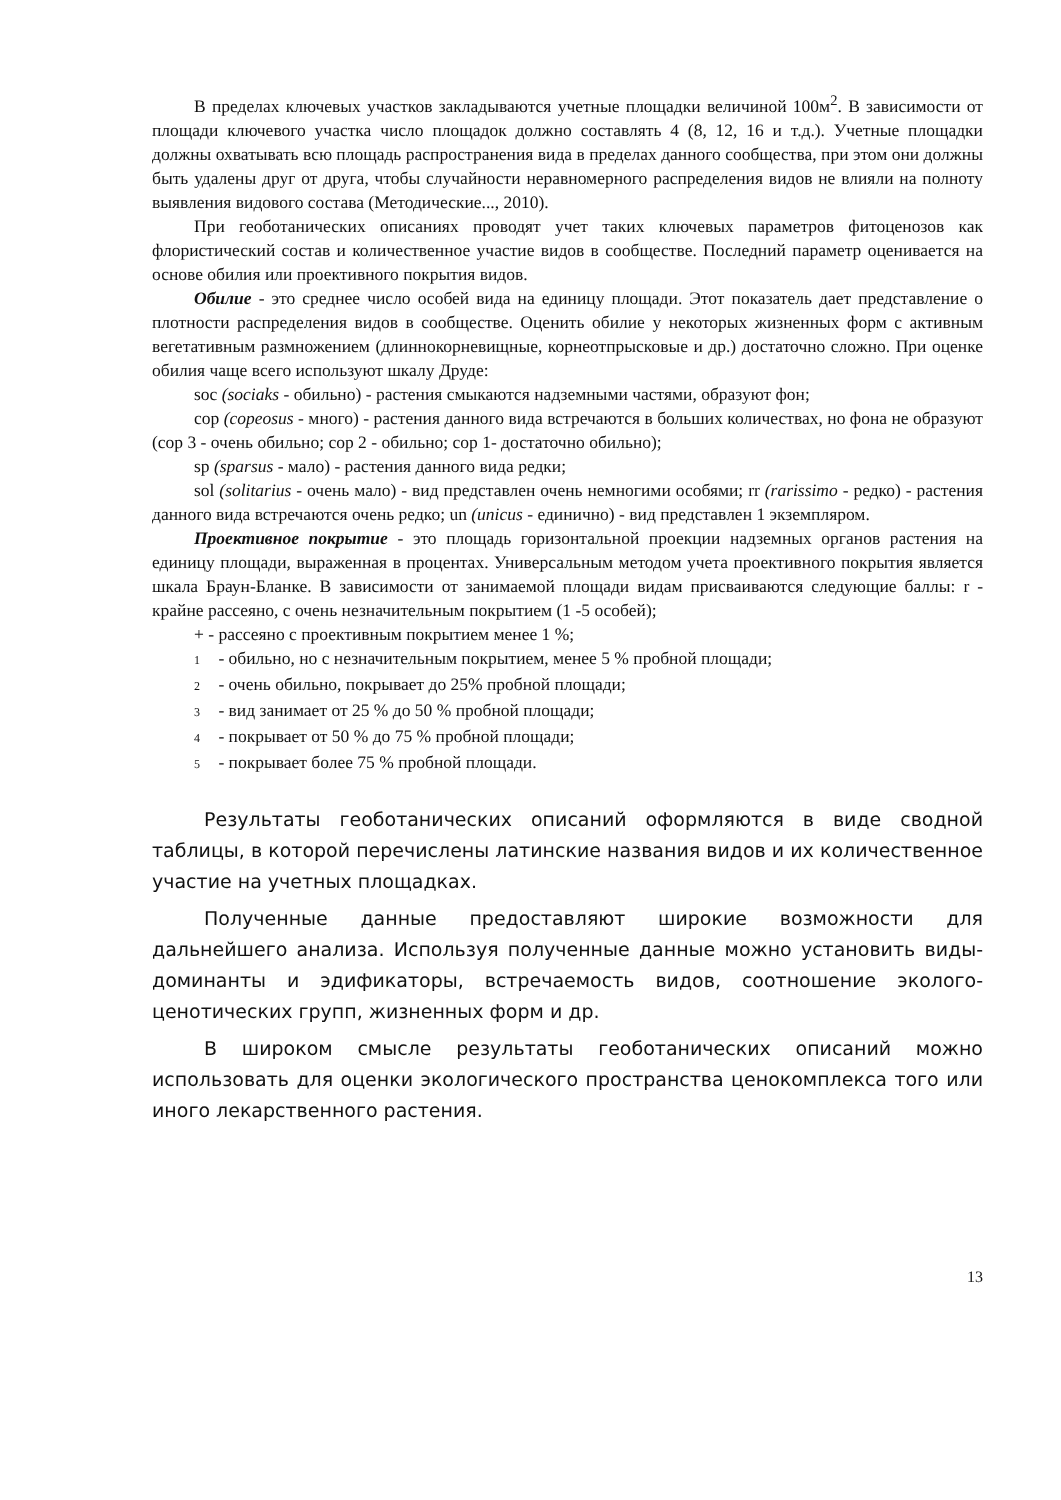В пределах ключевых участков закладываются учетные площадки величиной 100м<sup>2</sup>. В зависимости от площади ключевого участка число площадок должно составлять 4 (8, 12, 16 и т.д.). Учетные площадки должны охватывать всю площадь распространения вида в пределах данного сообщества, при этом они должны быть удалены друг от друга, чтобы случайности неравномерного распределения видов не влияли на полноту выявления видового состава (Методические..., 2010).
При геоботанических описаниях проводят учет таких ключевых параметров фитоценозов как флористический состав и количественное участие видов в сообществе. Последний параметр оценивается на основе обилия или проективного покрытия видов.
Обилие - это среднее число особей вида на единицу площади. Этот показатель дает представление о плотности распределения видов в сообществе. Оценить обилие у некоторых жизненных форм с активным вегетативным размножением (длиннокорневищные, корнеотпрысковые и др.) достаточно сложно. При оценке обилия чаще всего используют шкалу Друде:
soc (sociaks - обильно) - растения смыкаются надземными частями, образуют фон;
cop (copeosus - много) - растения данного вида встречаются в больших количествах, но фона не образуют (cop 3 - очень обильно; cop 2 - обильно; cop 1- достаточно обильно);
sp (sparsus - мало) - растения данного вида редки;
sol (solitarius - очень мало) - вид представлен очень немногими особями; rr (rarissimo - редко) - растения данного вида встречаются очень редко; un (unicus - единично) - вид представлен 1 экземпляром.
Проективное покрытие - это площадь горизонтальной проекции надземных органов растения на единицу площади, выраженная в процентах. Универсальным методом учета проективного покрытия является шкала Браун-Бланке. В зависимости от занимаемой площади видам присваиваются следующие баллы: r - крайне рассеяно, с очень незначительным покрытием (1 -5 особей);
+ - рассеяно с проективным покрытием менее 1 %;
1 - обильно, но с незначительным покрытием, менее 5 % пробной площади;
2 - очень обильно, покрывает до 25% пробной площади;
3 - вид занимает от 25 % до 50 % пробной площади;
4 - покрывает от 50 % до 75 % пробной площади;
5 - покрывает более 75 % пробной площади.
Результаты геоботанических описаний оформляются в виде сводной таблицы, в которой перечислены латинские названия видов и их количественное участие на учетных площадках.
Полученные данные предоставляют широкие возможности для дальнейшего анализа. Используя полученные данные можно установить виды-доминанты и эдификаторы, встречаемость видов, соотношение эколого-ценотических групп, жизненных форм и др.
В широком смысле результаты геоботанических описаний можно использовать для оценки экологического пространства ценокомплекса того или иного лекарственного растения.
13